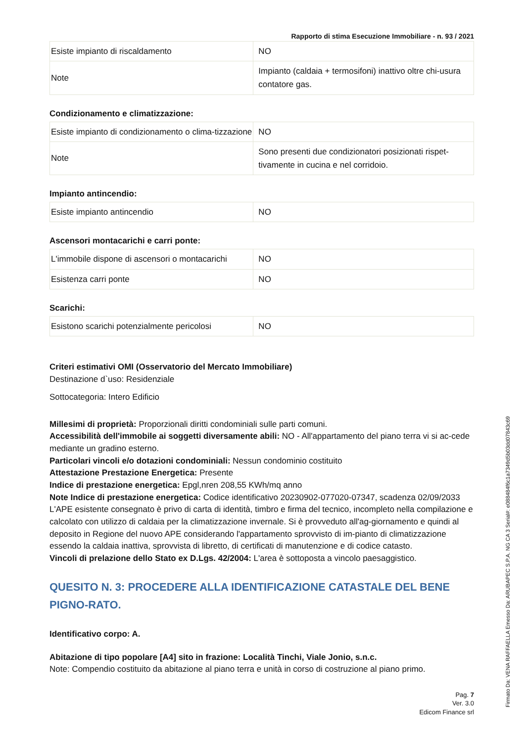Rapporto di stima Esecuzione Immobiliare - n. 93 / 2021
| Esiste impianto di riscaldamento | NO |
| Note | Impianto (caldaia + termosifoni) inattivo oltre chi-usura contatore gas. |
Condizionamento e climatizzazione:
| Esiste impianto di condizionamento o clima-tizzazione | NO |
| Note | Sono presenti due condizionatori posizionati rispet-tivamente in cucina e nel corridoio. |
Impianto antincendio:
| Esiste impianto antincendio | NO |
Ascensori montacarichi e carri ponte:
| L'immobile dispone di ascensori o montacarichi | NO |
| Esistenza carri ponte | NO |
Scarichi:
| Esistono scarichi potenzialmente pericolosi | NO |
Criteri estimativi OMI (Osservatorio del Mercato Immobiliare)
Destinazione d`uso: Residenziale
Sottocategoria: Intero Edificio
Millesimi di proprietà: Proporzionali diritti condominiali sulle parti comuni.
Accessibilità dell'immobile ai soggetti diversamente abili: NO - All'appartamento del piano terra vi si ac-cede mediante un gradino esterno.
Particolari vincoli e/o dotazioni condominiali: Nessun condominio costituito
Attestazione Prestazione Energetica: Presente
Indice di prestazione energetica: Epgl,nren 208,55 KWh/mq anno
Note Indice di prestazione energetica: Codice identificativo 20230902-077020-07347, scadenza 02/09/2033 L'APE esistente consegnato è privo di carta di identità, timbro e firma del tecnico, incompleto nella compilazione e calcolato con utilizzo di caldaia per la climatizzazione invernale. Si è provveduto all'ag-giornamento e quindi al deposito in Regione del nuovo APE considerando l'appartamento sprovvisto di im-pianto di climatizzazione essendo la caldaia inattiva, sprovvista di libretto, di certificati di manutenzione e di codice catasto.
Vincoli di prelazione dello Stato ex D.Lgs. 42/2004: L'area è sottoposta a vincolo paesaggistico.
QUESITO N. 3: PROCEDERE ALLA IDENTIFICAZIONE CATASTALE DEL BENE PIGNO-RATO.
Identificativo corpo: A.
Abitazione di tipo popolare [A4] sito in frazione: Località Tinchi, Viale Jonio, s.n.c.
Note: Compendio costituito da abitazione al piano terra e unità in corso di costruzione al piano primo.
Pag. 7
Ver. 3.0
Edicom Finance srl
Firmato Da: VENA RAFFAELLA Emesso Da: ARUBAPEC S.P.A. NG CA 3 Serial#: e088484f6c1a7349d5b03dd07843c69